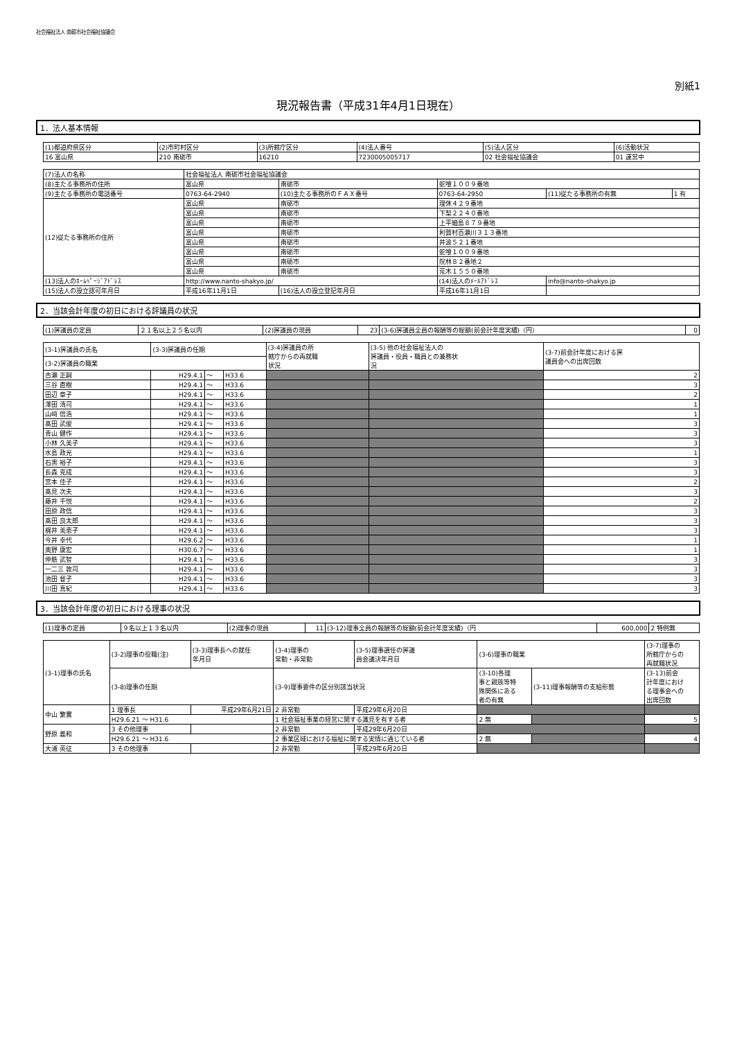社会福祉法人 南砺市社会福祉協議会
別紙1
現況報告書（平成31年4月1日現在）
1．法人基本情報
| (1)都道府県区分 | (2)市町村区分 | (3)所轄庁区分 | (4)法人番号 | (5)法人区分 | (6)活動状況 |
| 16 富山県 | 210 南砺市 | 16210 | 7230005005717 | 02 社会福祉協議会 | 01 運営中 |
| (7)法人の名称 | 社会福祉法人 南砺市社会福祉協議会 | | | | |
| (8)主たる事務所の住所 | 富山県 | 南砺市 | 蛇喰１００９番地 | | |
| (9)主たる事務所の電話番号 | 0763-64-2940 | (10)主たる事務所のＦＡＸ番号 | 0763-64-2950 | (11)従たる事務所の有無 | 1 有 |
| (12)従たる事務所の住所 | 富山県 | 南砺市 | 理休４２９番地 | | |
| | 富山県 | 南砺市 | 下梨２２４０番地 | | |
| | 富山県 | 南砺市 | 上平細島８７９番地 | | |
| | 富山県 | 南砺市 | 利賀村百瀬川３１３番地 | | |
| | 富山県 | 南砺市 | 井波５２１番地 | | |
| | 富山県 | 南砺市 | 蛇喰１００９番地 | | |
| | 富山県 | 南砺市 | 院林８２番地２ | | |
| | 富山県 | 南砺市 | 荒木１５５０番地 | | |
| (13)法人のﾎｰﾑﾍﾟｰｼﾞｱﾄﾞﾚｽ | http://www.nanto-shakyo.jp/ | | (14)法人のﾒｰﾙｱﾄﾞﾚｽ | info@nanto-shakyo.jp | |
| (15)法人の設立認可年月日 | 平成16年11月1日 | (16)法人の設立登記年月日 | 平成16年11月1日 | | |
2．当該会計年度の初日における評議員の状況
| (1)評議員の定員 | ２１名以上２５名以内 | (2)評議員の現員 | 23 | (3-6)評議員全員の報酬等の総額(前会計年度実績)（円） | 0 |
| (3-1)評議員の氏名 | (3-3)評議員の任期 | | | (3-4)評議員の所 轄庁からの再就職 状況 | (3-5) 他の社会福祉法人の 評議員・役員・職員との兼務状 況 | (3-7)前会計年度における評 議員会への出席回数 |
| --- | --- | --- | --- | --- | --- | --- |
| (3-2)評議員の職業 | | | | | | |
| 古瀬 正嗣 | H29.4.1 | ～ | H33.6 | | | 2 |
| 三谷 直樹 | H29.4.1 | ～ | H33.6 | | | 3 |
| 田辺 章子 | H29.4.1 | ～ | H33.6 | | | 2 |
| 澤田 清司 | H29.4.1 | ～ | H33.6 | | | 1 |
| 山﨑 信浩 | H29.4.1 | ～ | H33.6 | | | 1 |
| 髙田 武俊 | H29.4.1 | ～ | H33.6 | | | 3 |
| 青山 健作 | H29.4.1 | ～ | H33.6 | | | 3 |
| 小林 久美子 | H29.4.1 | ～ | H33.6 | | | 3 |
| 水島 政光 | H29.4.1 | ～ | H33.6 | | | 1 |
| 石黒 裕子 | H29.4.1 | ～ | H33.6 | | | 3 |
| 長森 克成 | H29.4.1 | ～ | H33.6 | | | 3 |
| 宮本 佳子 | H29.4.1 | ～ | H33.6 | | | 2 |
| 髙見 次夫 | H29.4.1 | ～ | H33.6 | | | 3 |
| 藤井 千悦 | H29.4.1 | ～ | H33.6 | | | 2 |
| 田原 政信 | H29.4.1 | ～ | H33.6 | | | 3 |
| 髙田 良太郎 | H29.4.1 | ～ | H33.6 | | | 3 |
| 梶井 美恵子 | H29.4.1 | ～ | H33.6 | | | 3 |
| 今井 幸代 | H29.6.2 | ～ | H33.6 | | | 1 |
| 奥野 康宏 | H30.6.7 | ～ | H33.6 | | | 1 |
| 仲筋 武智 | H29.4.1 | ～ | H33.6 | | | 3 |
| 一二三 敦司 | H29.4.1 | ～ | H33.6 | | | 3 |
| 池田 督子 | H29.4.1 | ～ | H33.6 | | | 3 |
| 川田 真紀 | H29.4.1 | ～ | H33.6 | | | 3 |
3．当該会計年度の初日における理事の状況
| (1)理事の定員 | ９名以上１３名以内 | (2)理事の現員 | 11 | (3-12)理事全員の報酬等の総額(前会計年度実績)（円 | 600,000 | 2 特例無 |
| (3-1)理事の氏名 | (3-2)理事の役職(注) | (3-3)理事長への就任 年月日 | (3-4)理事の 常勤・非常勤 | (3-5)理事選任の評議 員会議決年月日 | (3-6)理事の職業 | | (3-7)理事の 所轄庁からの 再就職状況 |
| --- | --- | --- | --- | --- | --- | --- | --- |
| | (3-8)理事の任期 | | (3-9)理事要件の区分別該当状況 | | (3-10)各理 事と親族等特 殊関係にある 者の有無 | (3-11)理事報酬等の支給形態 | (3-13)前会 計年度におけ る理事会への 出席回数 |
| 中山 繁實 | 1 理事長 | 平成29年6月21日 | 2 非常勤 | 平成29年6月20日 | | | |
| | H29.6.21 ～ H31.6 | | 1 社会福祉事業の経営に関する識見を有する者 | | 2 無 | | 5 |
| 野原 義和 | 3 その他理事 | | 2 非常勤 | 平成29年6月20日 | | | |
| | H29.6.21 ～ H31.6 | | 2 事業区域における福祉に関する実情に通じている者 | | 2 無 | | 4 |
| 大浦 英征 | 3 その他理事 | | 2 非常勤 | 平成29年6月20日 | | | |